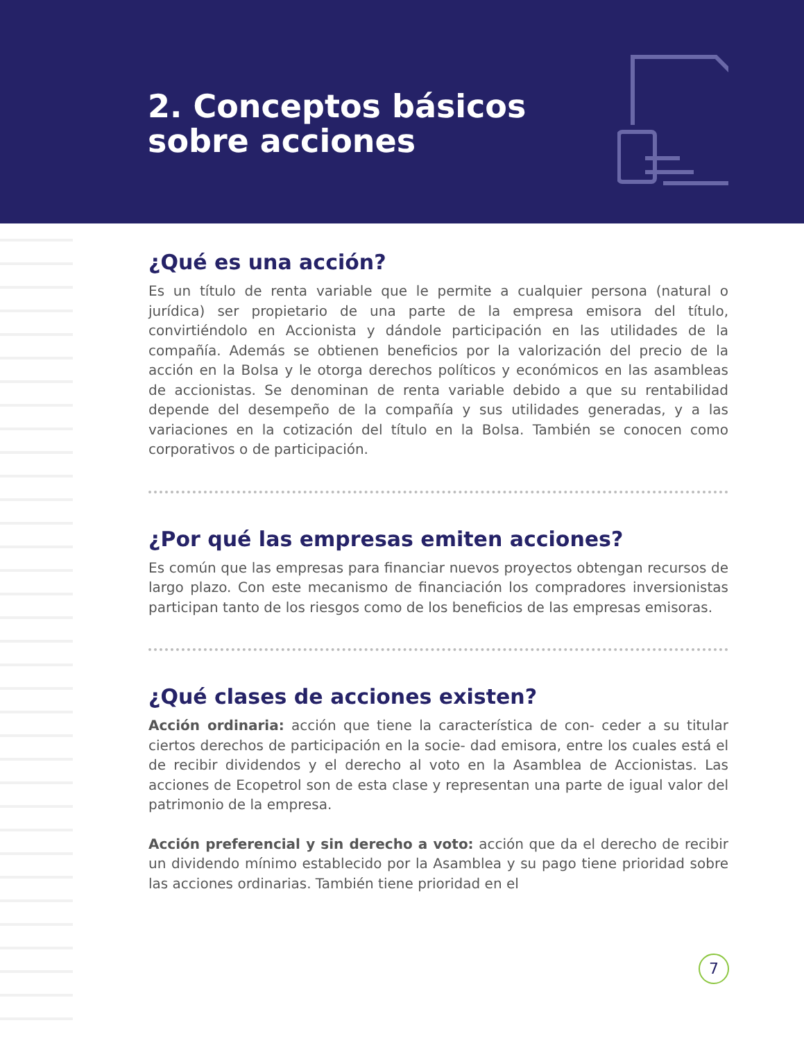2. Conceptos básicos
sobre acciones
¿Qué es una acción?
Es un título de renta variable que le permite a cualquier persona (natural o jurídica) ser propietario de una parte de la empresa emisora del título, convirtiéndolo en Accionista y dándole participación en las utilidades de la compañía. Además se obtienen beneficios por la valorización del precio de la acción en la Bolsa y le otorga derechos políticos y económicos en las asambleas de accionistas. Se denominan de renta variable debido a que su rentabilidad depende del desempeño de la compañía y sus utilidades generadas, y a las variaciones en la cotización del título en la Bolsa. También se conocen como corporativos o de participación.
¿Por qué las empresas emiten acciones?
Es común que las empresas para financiar nuevos proyectos obtengan recursos de largo plazo. Con este mecanismo de financiación los compradores inversionistas participan tanto de los riesgos como de los beneficios de las empresas emisoras.
¿Qué clases de acciones existen?
Acción ordinaria: acción que tiene la característica de con- ceder a su titular ciertos derechos de participación en la socie- dad emisora, entre los cuales está el de recibir dividendos y el derecho al voto en la Asamblea de Accionistas. Las acciones de Ecopetrol son de esta clase y representan una parte de igual valor del patrimonio de la empresa.
Acción preferencial y sin derecho a voto: acción que da el derecho de recibir un dividendo mínimo establecido por la Asamblea y su pago tiene prioridad sobre las acciones ordinarias. También tiene prioridad en el
7